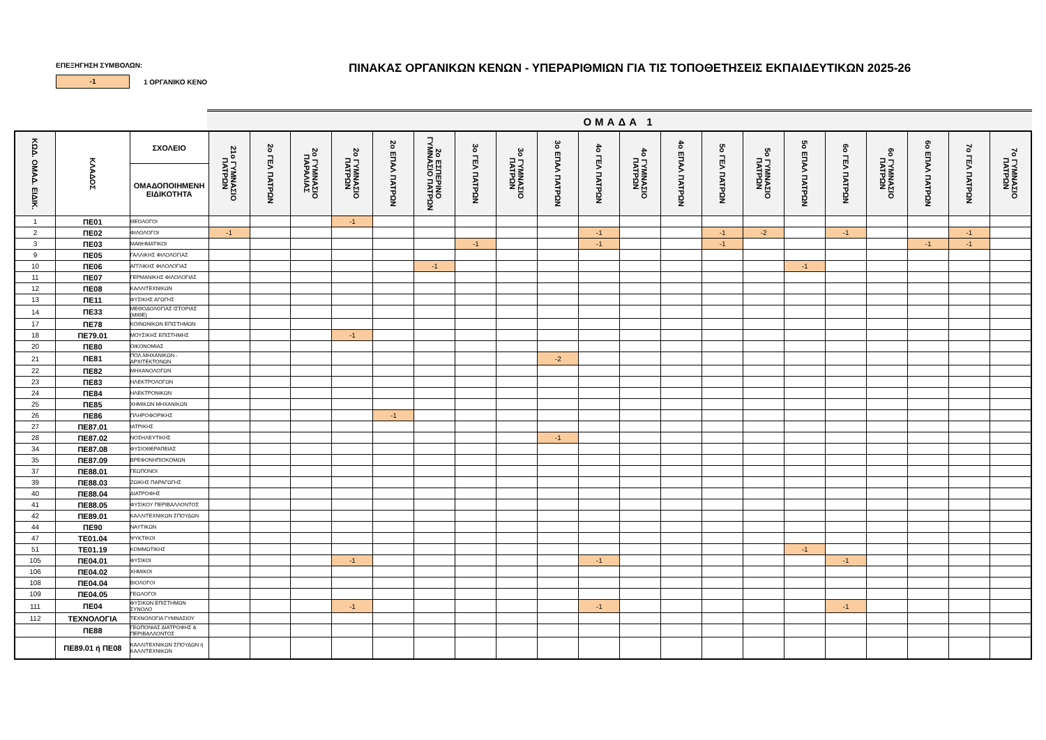ΕΠΕΞΗΓΗΣΗ ΣΥΜΒΟΛΩΝ:
-1
1 ΟΡΓΑΝΙΚΟ ΚΕΝΟ
ΠΙΝΑΚΑΣ ΟΡΓΑΝΙΚΩΝ ΚΕΝΩΝ - ΥΠΕΡΑΡΙΘΜΙΩΝ ΓΙΑ ΤΙΣ ΤΟΠΟΘΕΤΗΣΕΙΣ ΕΚΠΑΙΔΕΥΤΙΚΩΝ 2025-26
ΟΜΑΔΑ 1
| ΚΩΔ. ΟΜΑΔ. ΕΙΔΙΚ. | ΚΛΑΔΟΣ | ΣΧΟΛΕΙΟ | 21ο ΓΥΜΝΑΣΙΟ ΠΑΤΡΩΝ | 2ο ΓΕΛ ΠΑΤΡΩΝ | 2ο ΓΥΜΝΑΣΙΟ ΠΑΡΑΛΙΑΣ | 2ο ΓΥΜΝΑΣΙΟ ΠΑΤΡΩΝ | 2ο ΕΠΑΛ ΠΑΤΡΩΝ | 2ο ΕΣΠΕΡΙΝΟ ΓΥΜΝΑΣΙΟ ΠΑΤΡΩΝ | 3ο ΓΕΛ ΠΑΤΡΩΝ | 3ο ΓΥΜΝΑΣΙΟ ΠΑΤΡΩΝ | 3ο ΕΠΑΛ ΠΑΤΡΩΝ | 4ο ΓΕΛ ΠΑΤΡΩΝ | 4ο ΓΥΜΝΑΣΙΟ ΠΑΤΡΩΝ | 4ο ΕΠΑΛ ΠΑΤΡΩΝ | 5ο ΓΕΛ ΠΑΤΡΩΝ | 5ο ΓΥΜΝΑΣΙΟ ΠΑΤΡΩΝ | 5ο ΕΠΑΛ ΠΑΤΡΩΝ | 6ο ΓΕΛ ΠΑΤΡΩΝ | 6ο ΓΥΜΝΑΣΙΟ ΠΑΤΡΩΝ | 6ο ΕΠΑΛ ΠΑΤΡΩΝ | 7ο ΓΕΛ ΠΑΤΡΩΝ | 7ο ΓΥΜΝΑΣΙΟ ΠΑΤΡΩΝ |
| --- | --- | --- | --- | --- | --- | --- | --- | --- | --- | --- | --- | --- | --- | --- | --- | --- | --- | --- | --- | --- | --- | --- |
| | | ΟΜΑΔΟΠΟΙΗΜΕΝΗ ΕΙΔΙΚΟΤΗΤΑ | | | | | | | | | | | | | | | | | | | | |
| 1 | ΠΕ01 | ΘΕΟΛΟΓΟΙ | | | | -1 | | | | | | | | | | | | | | | | |
| 2 | ΠΕ02 | ΦΙΛΟΛΟΓΟΙ | -1 | | | | | | | | | -1 | | | -1 | -2 | | -1 | | | -1 | |
| 3 | ΠΕ03 | ΜΑΘΗΜΑΤΙΚΟΙ | | | | | | | -1 | | | -1 | | | -1 | | | | | -1 | -1 | |
| 9 | ΠΕ05 | ΓΑΛΛΙΚΗΣ ΦΙΛΟΛΟΓΙΑΣ | | | | | | | | | | | | | | | | | | | | |
| 10 | ΠΕ06 | ΑΓΓΛΙΚΗΣ ΦΙΛΟΛΟΓΙΑΣ | | | | | | -1 | | | | | | | | | -1 | | | | | |
| 11 | ΠΕ07 | ΓΕΡΜΑΝΙΚΗΣ ΦΙΛΟΛΟΓΙΑΣ | | | | | | | | | | | | | | | | | | | | |
| 12 | ΠΕ08 | ΚΑΛΛΙΤΕΧΝΙΚΩΝ | | | | | | | | | | | | | | | | | | | | |
| 13 | ΠΕ11 | ΦΥΣΙΚΗΣ ΑΓΩΓΗΣ | | | | | | | | | | | | | | | | | | | | |
| 14 | ΠΕ33 | ΜΕΘΟΔΟΛΟΓΙΑΣ ΙΣΤΟΡΙΑΣ (ΜΙΘΕ) | | | | | | | | | | | | | | | | | | | | |
| 17 | ΠΕ78 | ΚΟΙΝΩΝΙΚΩΝ ΕΠΙΣΤΗΜΩΝ | | | | | | | | | | | | | | | | | | | | |
| 18 | ΠΕ79.01 | ΜΟΥΣΙΚΗΣ ΕΠΙΣΤΗΜΗΣ | | | | -1 | | | | | | | | | | | | | | | | |
| 20 | ΠΕ80 | ΟΙΚΟΝΟΜΙΑΣ | | | | | | | | | | | | | | | | | | | | |
| 21 | ΠΕ81 | ΠΟΛ.ΜΗΧΑΝΙΚΩΝ - ΑΡΧΙΤΕΚΤΟΝΩΝ | | | | | | | | | -2 | | | | | | | | | | | |
| 22 | ΠΕ82 | ΜΗΧΑΝΟΛΟΓΩΝ | | | | | | | | | | | | | | | | | | | | |
| 23 | ΠΕ83 | ΗΛΕΚΤΡΟΛΟΓΩΝ | | | | | | | | | | | | | | | | | | | | |
| 24 | ΠΕ84 | ΗΛΕΚΤΡΟΝΙΚΩΝ | | | | | | | | | | | | | | | | | | | | |
| 25 | ΠΕ85 | ΧΗΜΙΚΩΝ ΜΗΧΑΝΙΚΩΝ | | | | | | | | | | | | | | | | | | | | |
| 26 | ΠΕ86 | ΠΛΗΡΟΦΟΡΙΚΗΣ | | | | | -1 | | | | | | | | | | | | | | | |
| 27 | ΠΕ87.01 | ΙΑΤΡΙΚΗΣ | | | | | | | | | | | | | | | | | | | | |
| 28 | ΠΕ87.02 | ΝΟΣΗΛΕΥΤΙΚΗΣ | | | | | | | | | -1 | | | | | | | | | | | |
| 34 | ΠΕ87.08 | ΦΥΣΙΟΘΕΡΑΠΕΙΑΣ | | | | | | | | | | | | | | | | | | | | |
| 35 | ΠΕ87.09 | ΒΡΕΦΟΝΗΠΙΟΚΟΜΩΝ | | | | | | | | | | | | | | | | | | | | |
| 37 | ΠΕ88.01 | ΓΕΩΠΟΝΟΙ | | | | | | | | | | | | | | | | | | | | |
| 39 | ΠΕ88.03 | ΖΩΙΚΗΣ ΠΑΡΑΓΩΓΗΣ | | | | | | | | | | | | | | | | | | | | |
| 40 | ΠΕ88.04 | ΔΙΑΤΡΟΦΗΣ | | | | | | | | | | | | | | | | | | | | |
| 41 | ΠΕ88.05 | ΦΥΣΙΚΟΥ ΠΕΡΙΒΑΛΛΟΝΤΟΣ | | | | | | | | | | | | | | | | | | | | |
| 42 | ΠΕ89.01 | ΚΑΛΛΙΤΕΧΝΙΚΩΝ ΣΠΟΥΔΩΝ | | | | | | | | | | | | | | | | | | | | |
| 44 | ΠΕ90 | ΝΑΥΤΙΚΩΝ | | | | | | | | | | | | | | | | | | | | |
| 47 | ΤΕ01.04 | ΨΥΚΤΙΚΟΙ | | | | | | | | | | | | | | | | | | | | |
| 51 | ΤΕ01.19 | ΚΟΜΜΩΤΙΚΗΣ | | | | | | | | | | | | | | | -1 | | | | | |
| 105 | ΠΕ04.01 | ΦΥΣΙΚΟΙ | | | | -1 | | | | | | -1 | | | | | | -1 | | | | |
| 106 | ΠΕ04.02 | ΧΗΜΙΚΟΙ | | | | | | | | | | | | | | | | | | | | |
| 108 | ΠΕ04.04 | ΒΙΟΛΟΓΟΙ | | | | | | | | | | | | | | | | | | | | |
| 109 | ΠΕ04.05 | ΓΕΩΛΟΓΟΙ | | | | | | | | | | | | | | | | | | | | |
| 111 | ΠΕ04 | ΦΥΣΙΚΩΝ ΕΠΙΣΤΗΜΩΝ ΣΥΝΟΛΟ | | | | -1 | | | | | | -1 | | | | | | -1 | | | | |
| 112 | ΤΕΧΝΟΛΟΓΙΑ | ΤΕΧΝΟΛΟΓΙΑ ΓΥΜΝΑΣΙΟΥ | | | | | | | | | | | | | | | | | | | | |
| | ΠΕ88 | ΓΕΩΠΟΝΙΑΣ ΔΙΑΤΡΟΦΗΣ & ΠΕΡΙΒΑΛΛΟΝΤΟΣ | | | | | | | | | | | | | | | | | | | | |
| | ΠΕ89.01 ή ΠΕ08 | ΚΑΛΛΙΤΕΧΝΙΚΩΝ ΣΠΟΥΔΩΝ ή ΚΑΛΛΙΤΕΧΝΙΚΩΝ | | | | | | | | | | | | | | | | | | | | |